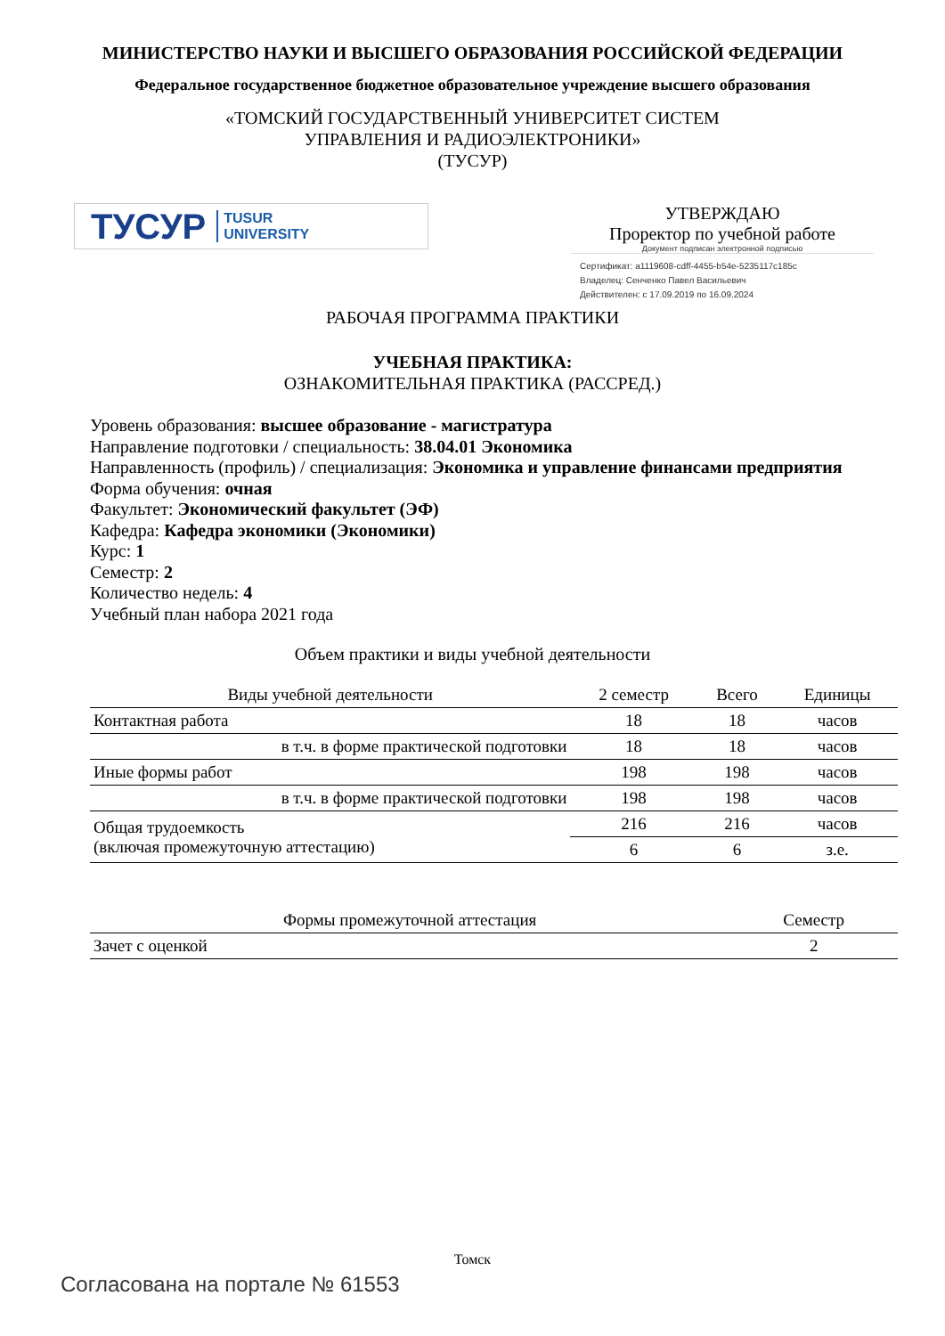МИНИСТЕРСТВО НАУКИ И ВЫСШЕГО ОБРАЗОВАНИЯ РОССИЙСКОЙ ФЕДЕРАЦИИ
Федеральное государственное бюджетное образовательное учреждение высшего образования
«ТОМСКИЙ ГОСУДАРСТВЕННЫЙ УНИВЕРСИТЕТ СИСТЕМ
УПРАВЛЕНИЯ И РАДИОЭЛЕКТРОНИКИ»
(ТУСУР)
ТУСУР TUSUR
UNIVERSITY
УТВЕРЖДАЮ
Проректор по учебной работе
Документ подписан электронной подписью
Сертификат: a1119608-cdff-4455-b54e-5235117c185c
Владелец: Сенченко Павел Васильевич
Действителен: с 17.09.2019 по 16.09.2024
РАБОЧАЯ ПРОГРАММА ПРАКТИКИ
УЧЕБНАЯ ПРАКТИКА:
ОЗНАКОМИТЕЛЬНАЯ ПРАКТИКА (РАССРЕД.)
Уровень образования: высшее образование - магистратура
Направление подготовки / специальность: 38.04.01 Экономика
Направленность (профиль) / специализация: Экономика и управление финансами предприятия
Форма обучения: очная
Факультет: Экономический факультет (ЭФ)
Кафедра: Кафедра экономики (Экономики)
Курс: 1
Семестр: 2
Количество недель: 4
Учебный план набора 2021 года
Объем практики и виды учебной деятельности
| Виды учебной деятельности | 2 семестр | Всего | Единицы |
| --- | --- | --- | --- |
| Контактная работа | 18 | 18 | часов |
| в т.ч. в форме практической подготовки | 18 | 18 | часов |
| Иные формы работ | 198 | 198 | часов |
| в т.ч. в форме практической подготовки | 198 | 198 | часов |
| Общая трудоемкость (включая промежуточную аттестацию) | 216 | 216 | часов |
| | 6 | 6 | з.е. |
| Формы промежуточной аттестация | Семестр |
| --- | --- |
| Зачет с оценкой | 2 |
Томск
Согласована на портале № 61553